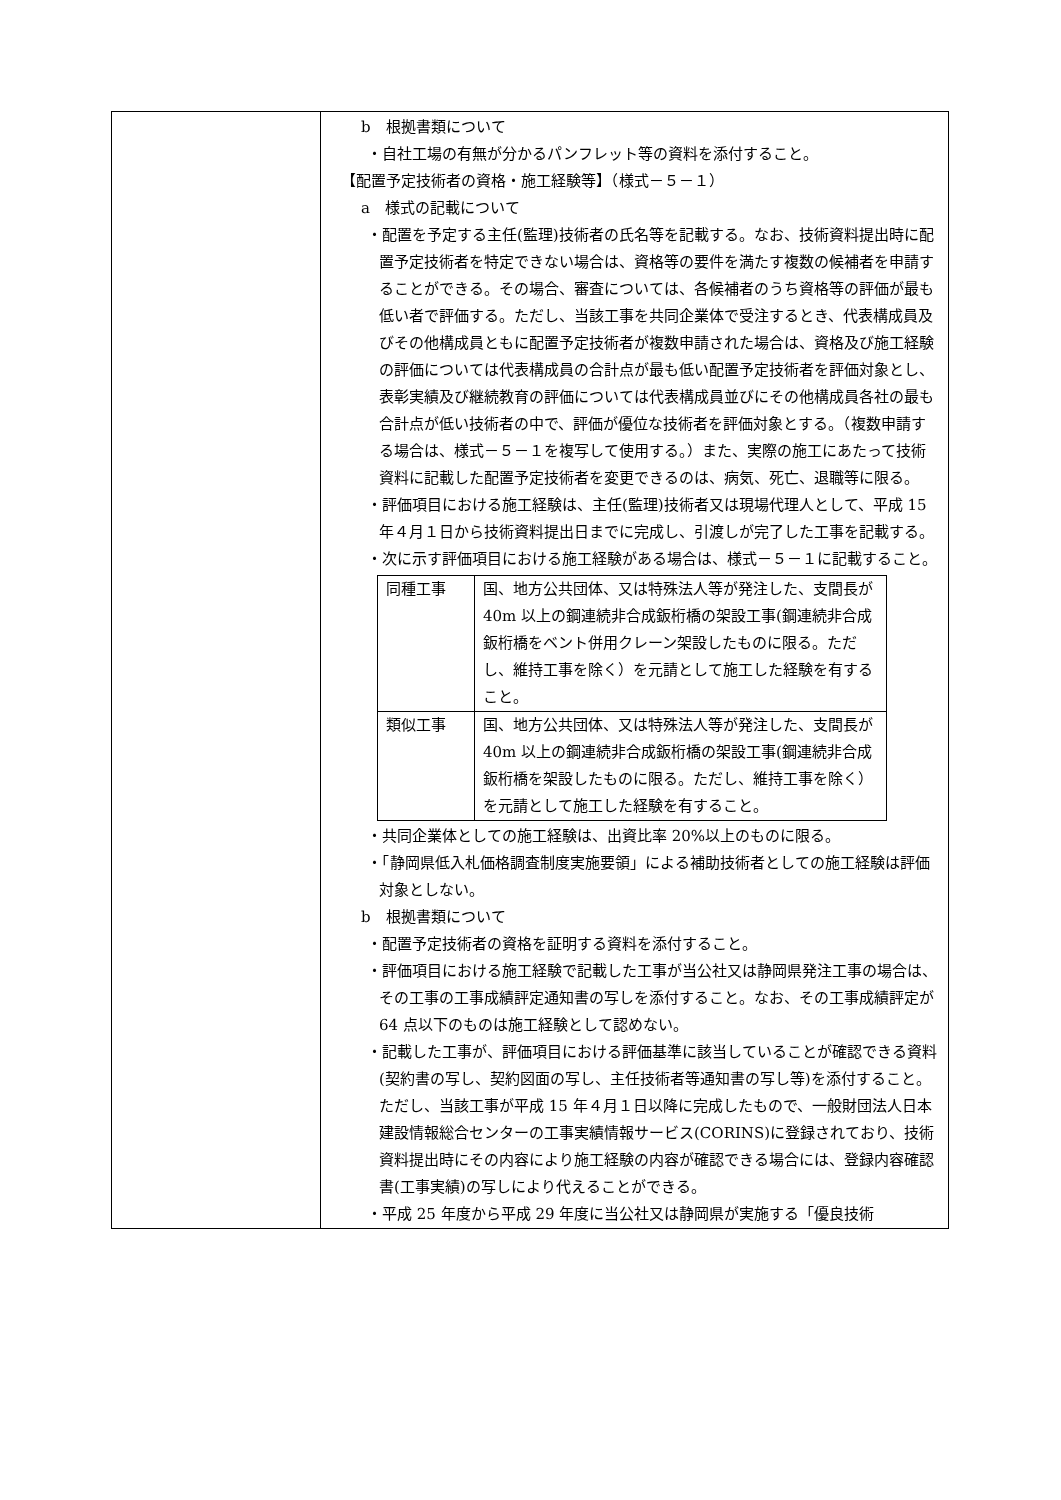| | b 根拠書類について ・自社工場の有無が分かるパンフレット等の資料を添付すること。 【配置予定技術者の資格・施工経験等】（様式－５－１） a 様式の記載について ・配置を予定する主任(監理)技術者の氏名等を記載する。なお、技術資料提出時に配置予定技術者を特定できない場合は、資格等の要件を満たす複数の候補者を申請することができる。その場合、審査については、各候補者のうち資格等の評価が最も低い者で評価する。ただし、当該工事を共同企業体で受注するとき、代表構成員及びその他構成員ともに配置予定技術者が複数申請された場合は、資格及び施工経験の評価については代表構成員の合計点が最も低い配置予定技術者を評価対象とし、表彰実績及び継続教育の評価については代表構成員並びにその他構成員各社の最も合計点が低い技術者の中で、評価が優位な技術者を評価対象とする。（複数申請する場合は、様式－５－１を複写して使用する。）また、実際の施工にあたって技術資料に記載した配置予定技術者を変更できるのは、病気、死亡、退職等に限る。 ・評価項目における施工経験は、主任(監理)技術者又は現場代理人として、平成 15 年４月１日から技術資料提出日までに完成し、引渡しが完了した工事を記載する。 ・次に示す評価項目における施工経験がある場合は、様式－５－１に記載すること。 / 同種工事 / 国、地方公共団体、又は特殊法人等が発注した、支間長が 40m 以上の鋼連続非合成鈑桁橋の架設工事(鋼連続非合成鈑桁橋をベント併用クレーン架設したものに限る。ただし、維持工事を除く）を元請として施工した経験を有すること。 / / 類似工事 / 国、地方公共団体、又は特殊法人等が発注した、支間長が 40m 以上の鋼連続非合成鈑桁橋の架設工事(鋼連続非合成鈑桁橋を架設したものに限る。ただし、維持工事を除く）を元請として施工した経験を有すること。 / ・共同企業体としての施工経験は、出資比率 20%以上のものに限る。 ・「静岡県低入札価格調査制度実施要領」による補助技術者としての施工経験は評価対象としない。 b 根拠書類について ・配置予定技術者の資格を証明する資料を添付すること。 ・評価項目における施工経験で記載した工事が当公社又は静岡県発注工事の場合は、その工事の工事成績評定通知書の写しを添付すること。なお、その工事成績評定が 64 点以下のものは施工経験として認めない。 ・記載した工事が、評価項目における評価基準に該当していることが確認できる資料(契約書の写し、契約図面の写し、主任技術者等通知書の写し等)を添付すること。ただし、当該工事が平成 15 年４月１日以降に完成したもので、一般財団法人日本建設情報総合センターの工事実績情報サービス(CORINS)に登録されており、技術資料提出時にその内容により施工経験の内容が確認できる場合には、登録内容確認書(工事実績)の写しにより代えることができる。 ・平成 25 年度から平成 29 年度に当公社又は静岡県が実施する「優良技術 |